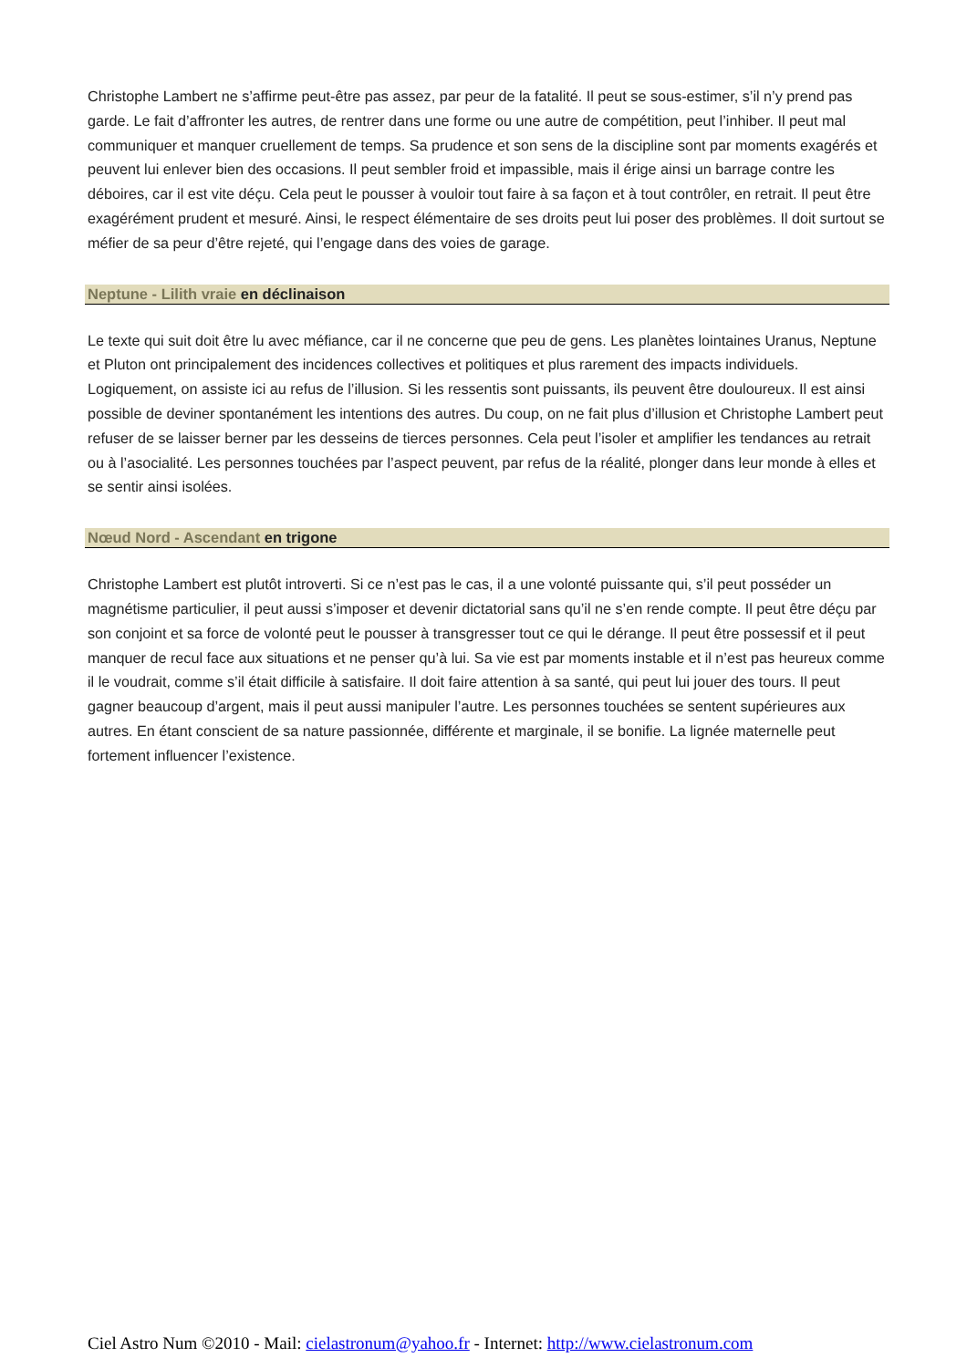Christophe Lambert ne s’affirme peut-être pas assez, par peur de la fatalité. Il peut se sous-estimer, s’il n’y prend pas garde. Le fait d’affronter les autres, de rentrer dans une forme ou une autre de compétition, peut l’inhiber. Il peut mal communiquer et manquer cruellement de temps. Sa prudence et son sens de la discipline sont par moments exagérés et peuvent lui enlever bien des occasions. Il peut sembler froid et impassible, mais il érige ainsi un barrage contre les déboires, car il est vite déçu. Cela peut le pousser à vouloir tout faire à sa façon et à tout contrôler, en retrait. Il peut être exagérément prudent et mesuré. Ainsi, le respect élémentaire de ses droits peut lui poser des problèmes. Il doit surtout se méfier de sa peur d’être rejeté, qui l’engage dans des voies de garage.
Neptune - Lilith vraie en déclinaison
Le texte qui suit doit être lu avec méfiance, car il ne concerne que peu de gens. Les planètes lointaines Uranus, Neptune et Pluton ont principalement des incidences collectives et politiques et plus rarement des impacts individuels. Logiquement, on assiste ici au refus de l’illusion. Si les ressentis sont puissants, ils peuvent être douloureux. Il est ainsi possible de deviner spontanément les intentions des autres. Du coup, on ne fait plus d’illusion et Christophe Lambert peut refuser de se laisser berner par les desseins de tierces personnes. Cela peut l’isoler et amplifier les tendances au retrait ou à l’asocialité. Les personnes touchées par l’aspect peuvent, par refus de la réalité, plonger dans leur monde à elles et se sentir ainsi isolées.
Nœud Nord - Ascendant en trigone
Christophe Lambert est plutôt introverti. Si ce n’est pas le cas, il a une volonté puissante qui, s’il peut posséder un magnétisme particulier, il peut aussi s’imposer et devenir dictatorial sans qu’il ne s’en rende compte. Il peut être déçu par son conjoint et sa force de volonté peut le pousser à transgresser tout ce qui le dérange. Il peut être possessif et il peut manquer de recul face aux situations et ne penser qu’à lui. Sa vie est par moments instable et il n’est pas heureux comme il le voudrait, comme s’il était difficile à satisfaire. Il doit faire attention à sa santé, qui peut lui jouer des tours. Il peut gagner beaucoup d’argent, mais il peut aussi manipuler l’autre. Les personnes touchées se sentent supérieures aux autres. En étant conscient de sa nature passionnée, différente et marginale, il se bonifie. La lignée maternelle peut fortement influencer l’existence.
Ciel Astro Num ©2010 - Mail: cielastronum@yahoo.fr - Internet: http://www.cielastronum.com